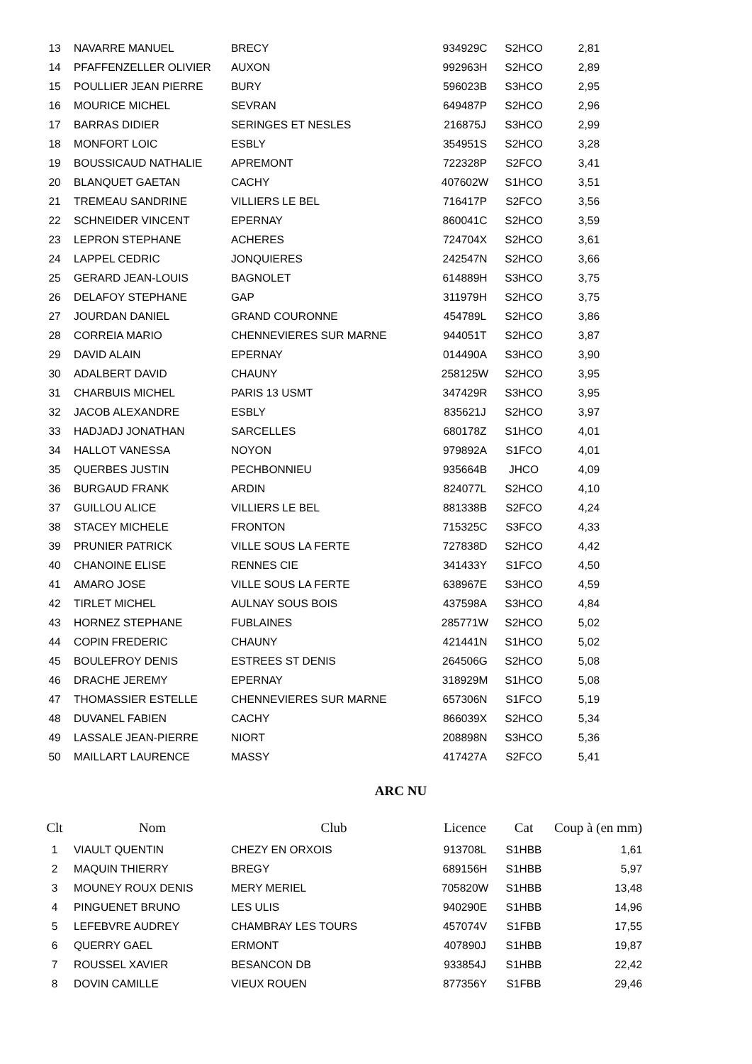| 13 | NAVARRE MANUEL | BRECY | 934929C | S2HCO | 2,81 |
| 14 | PFAFFENZELLER OLIVIER | AUXON | 992963H | S2HCO | 2,89 |
| 15 | POULLIER JEAN PIERRE | BURY | 596023B | S3HCO | 2,95 |
| 16 | MOURICE MICHEL | SEVRAN | 649487P | S2HCO | 2,96 |
| 17 | BARRAS DIDIER | SERINGES ET NESLES | 216875J | S3HCO | 2,99 |
| 18 | MONFORT LOIC | ESBLY | 354951S | S2HCO | 3,28 |
| 19 | BOUSSICAUD NATHALIE | APREMONT | 722328P | S2FCO | 3,41 |
| 20 | BLANQUET GAETAN | CACHY | 407602W | S1HCO | 3,51 |
| 21 | TREMEAU SANDRINE | VILLIERS LE BEL | 716417P | S2FCO | 3,56 |
| 22 | SCHNEIDER VINCENT | EPERNAY | 860041C | S2HCO | 3,59 |
| 23 | LEPRON STEPHANE | ACHERES | 724704X | S2HCO | 3,61 |
| 24 | LAPPEL CEDRIC | JONQUIERES | 242547N | S2HCO | 3,66 |
| 25 | GERARD JEAN-LOUIS | BAGNOLET | 614889H | S3HCO | 3,75 |
| 26 | DELAFOY STEPHANE | GAP | 311979H | S2HCO | 3,75 |
| 27 | JOURDAN DANIEL | GRAND COURONNE | 454789L | S2HCO | 3,86 |
| 28 | CORREIA MARIO | CHENNEVIERES SUR MARNE | 944051T | S2HCO | 3,87 |
| 29 | DAVID ALAIN | EPERNAY | 014490A | S3HCO | 3,90 |
| 30 | ADALBERT DAVID | CHAUNY | 258125W | S2HCO | 3,95 |
| 31 | CHARBUIS MICHEL | PARIS 13 USMT | 347429R | S3HCO | 3,95 |
| 32 | JACOB ALEXANDRE | ESBLY | 835621J | S2HCO | 3,97 |
| 33 | HADJADJ JONATHAN | SARCELLES | 680178Z | S1HCO | 4,01 |
| 34 | HALLOT VANESSA | NOYON | 979892A | S1FCO | 4,01 |
| 35 | QUERBES JUSTIN | PECHBONNIEU | 935664B | JHCO | 4,09 |
| 36 | BURGAUD FRANK | ARDIN | 824077L | S2HCO | 4,10 |
| 37 | GUILLOU ALICE | VILLIERS LE BEL | 881338B | S2FCO | 4,24 |
| 38 | STACEY MICHELE | FRONTON | 715325C | S3FCO | 4,33 |
| 39 | PRUNIER PATRICK | VILLE SOUS LA FERTE | 727838D | S2HCO | 4,42 |
| 40 | CHANOINE ELISE | RENNES CIE | 341433Y | S1FCO | 4,50 |
| 41 | AMARO JOSE | VILLE SOUS LA FERTE | 638967E | S3HCO | 4,59 |
| 42 | TIRLET MICHEL | AULNAY SOUS BOIS | 437598A | S3HCO | 4,84 |
| 43 | HORNEZ STEPHANE | FUBLAINES | 285771W | S2HCO | 5,02 |
| 44 | COPIN FREDERIC | CHAUNY | 421441N | S1HCO | 5,02 |
| 45 | BOULEFROY DENIS | ESTREES ST DENIS | 264506G | S2HCO | 5,08 |
| 46 | DRACHE JEREMY | EPERNAY | 318929M | S1HCO | 5,08 |
| 47 | THOMASSIER ESTELLE | CHENNEVIERES SUR MARNE | 657306N | S1FCO | 5,19 |
| 48 | DUVANEL FABIEN | CACHY | 866039X | S2HCO | 5,34 |
| 49 | LASSALE JEAN-PIERRE | NIORT | 208898N | S3HCO | 5,36 |
| 50 | MAILLART LAURENCE | MASSY | 417427A | S2FCO | 5,41 |
ARC NU
| Clt | Nom | Club | Licence | Cat | Coup à (en mm) |
| --- | --- | --- | --- | --- | --- |
| 1 | VIAULT QUENTIN | CHEZY EN ORXOIS | 913708L | S1HBB | 1,61 |
| 2 | MAQUIN THIERRY | BREGY | 689156H | S1HBB | 5,97 |
| 3 | MOUNEY ROUX DENIS | MERY MERIEL | 705820W | S1HBB | 13,48 |
| 4 | PINGUENET BRUNO | LES ULIS | 940290E | S1HBB | 14,96 |
| 5 | LEFEBVRE AUDREY | CHAMBRAY LES TOURS | 457074V | S1FBB | 17,55 |
| 6 | QUERRY GAEL | ERMONT | 407890J | S1HBB | 19,87 |
| 7 | ROUSSEL XAVIER | BESANCON DB | 933854J | S1HBB | 22,42 |
| 8 | DOVIN CAMILLE | VIEUX ROUEN | 877356Y | S1FBB | 29,46 |